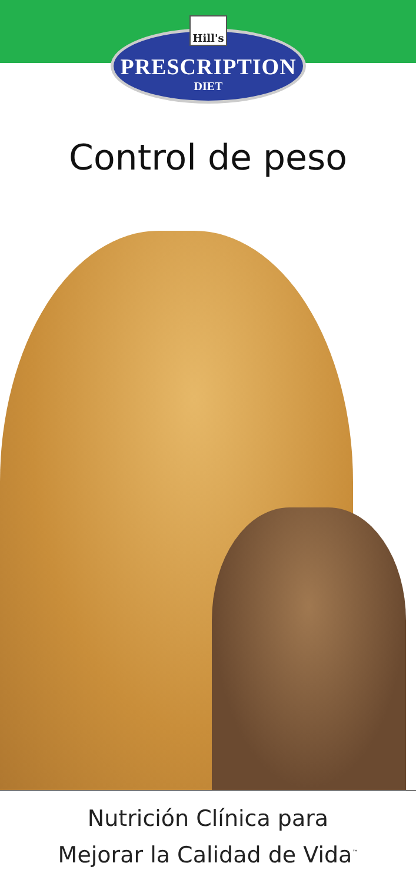Hill's
PRESCRIPTION
DIET
Control de peso
Nutrición Clínica para
Mejorar la Calidad de Vida<sup>™</sup>